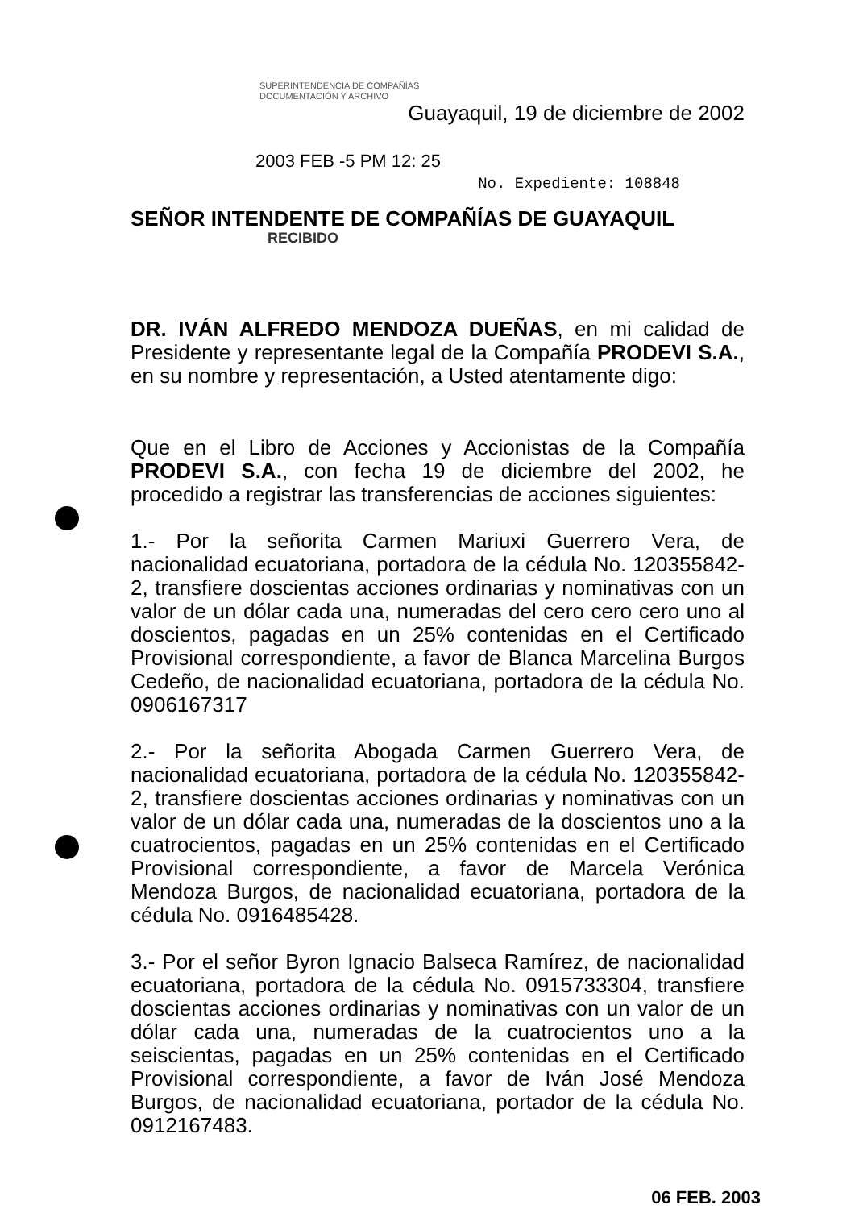SUPERINTENDENCIA DE COMPAÑÍAS
DOCUMENTACIÓN Y ARCHIVO
Guayaquil, 19 de diciembre de 2002
2003 FEB -5 PM 12: 25
No. Expediente: 108848
SEÑOR INTENDENTE DE COMPAÑÍAS DE GUAYAQUIL
RECIBIDO
DR. IVÁN ALFREDO MENDOZA DUEÑAS, en mi calidad de Presidente y representante legal de la Compañía PRODEVI S.A., en su nombre y representación, a Usted atentamente digo:
Que en el Libro de Acciones y Accionistas de la Compañía PRODEVI S.A., con fecha 19 de diciembre del 2002, he procedido a registrar las transferencias de acciones siguientes:
1.- Por la señorita Carmen Mariuxi Guerrero Vera, de nacionalidad ecuatoriana, portadora de la cédula No. 120355842-2, transfiere doscientas acciones ordinarias y nominativas con un valor de un dólar cada una, numeradas del cero cero cero uno al doscientos, pagadas en un 25% contenidas en el Certificado Provisional correspondiente, a favor de Blanca Marcelina Burgos Cedeño, de nacionalidad ecuatoriana, portadora de la cédula No. 0906167317
2.- Por la señorita Abogada Carmen Guerrero Vera, de nacionalidad ecuatoriana, portadora de la cédula No. 120355842-2, transfiere doscientas acciones ordinarias y nominativas con un valor de un dólar cada una, numeradas de la doscientos uno a la cuatrocientos, pagadas en un 25% contenidas en el Certificado Provisional correspondiente, a favor de Marcela Verónica Mendoza Burgos, de nacionalidad ecuatoriana, portadora de la cédula No. 0916485428.
3.- Por el señor Byron Ignacio Balseca Ramírez, de nacionalidad ecuatoriana, portadora de la cédula No. 0915733304, transfiere doscientas acciones ordinarias y nominativas con un valor de un dólar cada una, numeradas de la cuatrocientos uno a la seiscientas, pagadas en un 25% contenidas en el Certificado Provisional correspondiente, a favor de Iván José Mendoza Burgos, de nacionalidad ecuatoriana, portador de la cédula No. 0912167483.
06 FEB. 2003